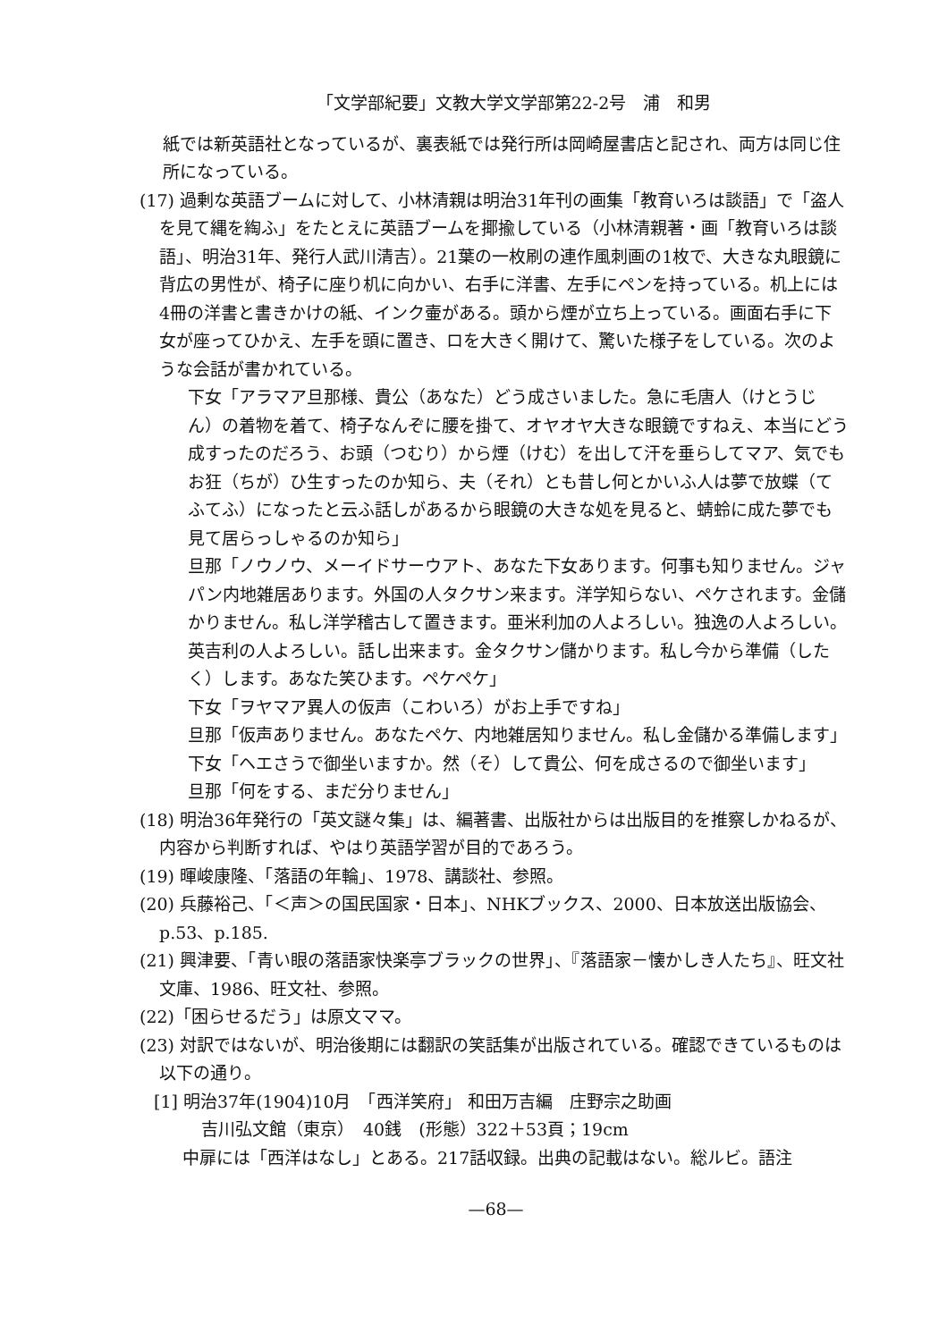「文学部紀要」文教大学文学部第22-2号　浦　和男
紙では新英語社となっているが、裏表紙では発行所は岡崎屋書店と記され、両方は同じ住所になっている。
(17) 過剰な英語ブームに対して、小林清親は明治31年刊の画集「教育いろは談語」で「盗人を見て縄を綯ふ」をたとえに英語ブームを揶揄している（小林清親著・画「教育いろは談語」、明治31年、発行人武川清吉）。21葉の一枚刷の連作風刺画の1枚で、大きな丸眼鏡に背広の男性が、椅子に座り机に向かい、右手に洋書、左手にペンを持っている。机上には4冊の洋書と書きかけの紙、インク壷がある。頭から煙が立ち上っている。画面右手に下女が座ってひかえ、左手を頭に置き、ロを大きく開けて、驚いた様子をしている。次のような会話が書かれている。
下女「アラマア旦那様、貴公（あなた）どう成さいました。急に毛唐人（けとうじん）の着物を着て、椅子なんぞに腰を掛て、オヤオヤ大きな眼鏡ですねえ、本当にどう成すったのだろう、お頭（つむり）から煙（けむ）を出して汗を垂らしてマア、気でもお狂（ちが）ひ生すったのか知ら、夫（それ）とも昔し何とかいふ人は夢で放蝶（てふてふ）になったと云ふ話しがあるから眼鏡の大きな処を見ると、蜻蛉に成た夢でも見て居らっしゃるのか知ら」
旦那「ノウノウ、メーイドサーウアト、あなた下女あります。何事も知りません。ジャパン内地雑居あります。外国の人タクサン来ます。洋学知らない、ペケされます。金儲かりません。私し洋学稽古して置きます。亜米利加の人よろしい。独逸の人よろしい。英吉利の人よろしい。話し出来ます。金タクサン儲かります。私し今から準備（したく）します。あなた笑ひます。ペケペケ」
下女「ヲヤマア異人の仮声（こわいろ）がお上手ですね」
旦那「仮声ありません。あなたペケ、内地雑居知りません。私し金儲かる準備します」
下女「ヘエさうで御坐いますか。然（そ）して貴公、何を成さるので御坐います」
旦那「何をする、まだ分りません」
(18) 明治36年発行の「英文謎々集」は、編著書、出版社からは出版目的を推察しかねるが、内容から判断すれば、やはり英語学習が目的であろう。
(19) 暉峻康隆、「落語の年輪」、1978、講談社、参照。
(20) 兵藤裕己、「＜声＞の国民国家・日本」、NHKブックス、2000、日本放送出版協会、p.53、p.185.
(21) 興津要、「青い眼の落語家快楽亭ブラックの世界」、『落語家－懐かしき人たち』、旺文社文庫、1986、旺文社、参照。
(22)「困らせるだう」は原文ママ。
(23) 対訳ではないが、明治後期には翻訳の笑話集が出版されている。確認できているものは以下の通り。
[1] 明治37年(1904)10月　「西洋笑府」 和田万吉編　庄野宗之助画
吉川弘文館（東京）　40銭　(形態）322＋53頁；19cm
中扉には「西洋はなし」とある。217話収録。出典の記載はない。総ルビ。語注
—68—